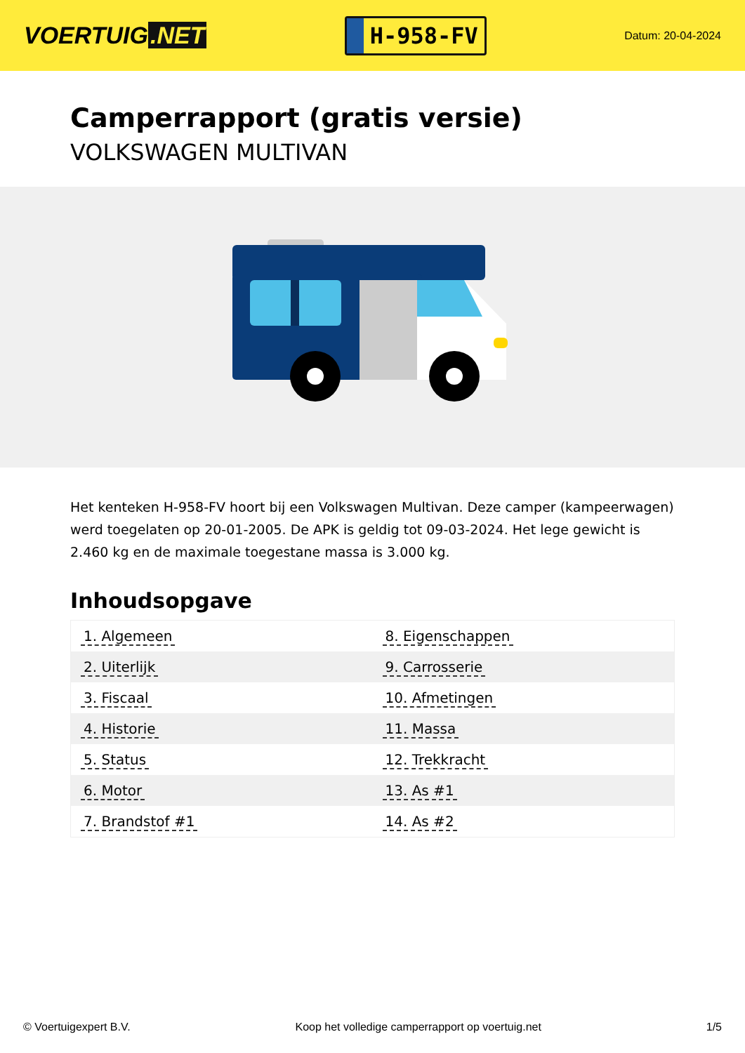VOERTUIG.NET
H-958-FV
Datum: 20-04-2024
Camperrapport (gratis versie)
VOLKSWAGEN MULTIVAN
Het kenteken H-958-FV hoort bij een Volkswagen Multivan. Deze camper (kampeerwagen) werd toegelaten op 20-01-2005. De APK is geldig tot 09-03-2024. Het lege gewicht is 2.460 kg en de maximale toegestane massa is 3.000 kg.
Inhoudsopgave
| 1. Algemeen | 8. Eigenschappen |
| 2. Uiterlijk | 9. Carrosserie |
| 3. Fiscaal | 10. Afmetingen |
| 4. Historie | 11. Massa |
| 5. Status | 12. Trekkracht |
| 6. Motor | 13. As #1 |
| 7. Brandstof #1 | 14. As #2 |
© Voertuigexpert B.V. Koop het volledige camperrapport op voertuig.net 1/5